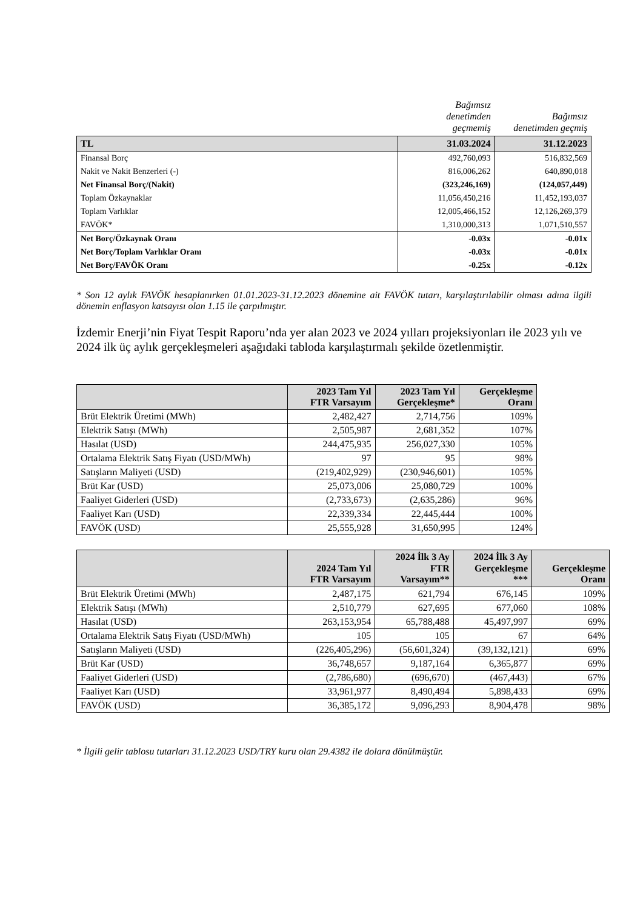| | Bağımsız denetimden geçmemiş | Bağımsız denetimden geçmiş |
| TL | 31.03.2024 | 31.12.2023 |
| Finansal Borç | 492,760,093 | 516,832,569 |
| Nakit ve Nakit Benzerleri (-) | 816,006,262 | 640,890,018 |
| Net Finansal Borç/(Nakit) | (323,246,169) | (124,057,449) |
| Toplam Özkaynaklar | 11,056,450,216 | 11,452,193,037 |
| Toplam Varlıklar | 12,005,466,152 | 12,126,269,379 |
| FAVÖK* | 1,310,000,313 | 1,071,510,557 |
| Net Borç/Özkaynak Oranı | -0.03x | -0.01x |
| Net Borç/Toplam Varlıklar Oranı | -0.03x | -0.01x |
| Net Borç/FAVÖK Oranı | -0.25x | -0.12x |
* Son 12 aylık FAVÖK hesaplanırken 01.01.2023-31.12.2023 dönemine ait FAVÖK tutarı, karşılaştırılabilir olması adına ilgili dönemin enflasyon katsayısı olan 1.15 ile çarpılmıştır.
İzdemir Enerji’nin Fiyat Tespit Raporu’nda yer alan 2023 ve 2024 yılları projeksiyonları ile 2023 yılı ve 2024 ilk üç aylık gerçekleşmeleri aşağıdaki tabloda karşılaştırmalı şekilde özetlenmiştir.
| | 2023 Tam Yıl FTR Varsayım | 2023 Tam Yıl Gerçekleşme* | Gerçekleşme Oranı |
| --- | --- | --- | --- |
| Brüt Elektrik Üretimi (MWh) | 2,482,427 | 2,714,756 | 109% |
| Elektrik Satışı (MWh) | 2,505,987 | 2,681,352 | 107% |
| Hasılat (USD) | 244,475,935 | 256,027,330 | 105% |
| Ortalama Elektrik Satış Fiyatı (USD/MWh) | 97 | 95 | 98% |
| Satışların Maliyeti (USD) | (219,402,929) | (230,946,601) | 105% |
| Brüt Kar (USD) | 25,073,006 | 25,080,729 | 100% |
| Faaliyet Giderleri (USD) | (2,733,673) | (2,635,286) | 96% |
| Faaliyet Karı (USD) | 22,339,334 | 22,445,444 | 100% |
| FAVÖK (USD) | 25,555,928 | 31,650,995 | 124% |
| | 2024 Tam Yıl FTR Varsayım | 2024 İlk 3 Ay FTR Varsayım** | 2024 İlk 3 Ay Gerçekleşme *** | Gerçekleşme Oranı |
| --- | --- | --- | --- | --- |
| Brüt Elektrik Üretimi (MWh) | 2,487,175 | 621,794 | 676,145 | 109% |
| Elektrik Satışı (MWh) | 2,510,779 | 627,695 | 677,060 | 108% |
| Hasılat (USD) | 263,153,954 | 65,788,488 | 45,497,997 | 69% |
| Ortalama Elektrik Satış Fiyatı (USD/MWh) | 105 | 105 | 67 | 64% |
| Satışların Maliyeti (USD) | (226,405,296) | (56,601,324) | (39,132,121) | 69% |
| Brüt Kar (USD) | 36,748,657 | 9,187,164 | 6,365,877 | 69% |
| Faaliyet Giderleri (USD) | (2,786,680) | (696,670) | (467,443) | 67% |
| Faaliyet Karı (USD) | 33,961,977 | 8,490,494 | 5,898,433 | 69% |
| FAVÖK (USD) | 36,385,172 | 9,096,293 | 8,904,478 | 98% |
* İlgili gelir tablosu tutarları 31.12.2023 USD/TRY kuru olan 29.4382 ile dolara dönülmüştür.